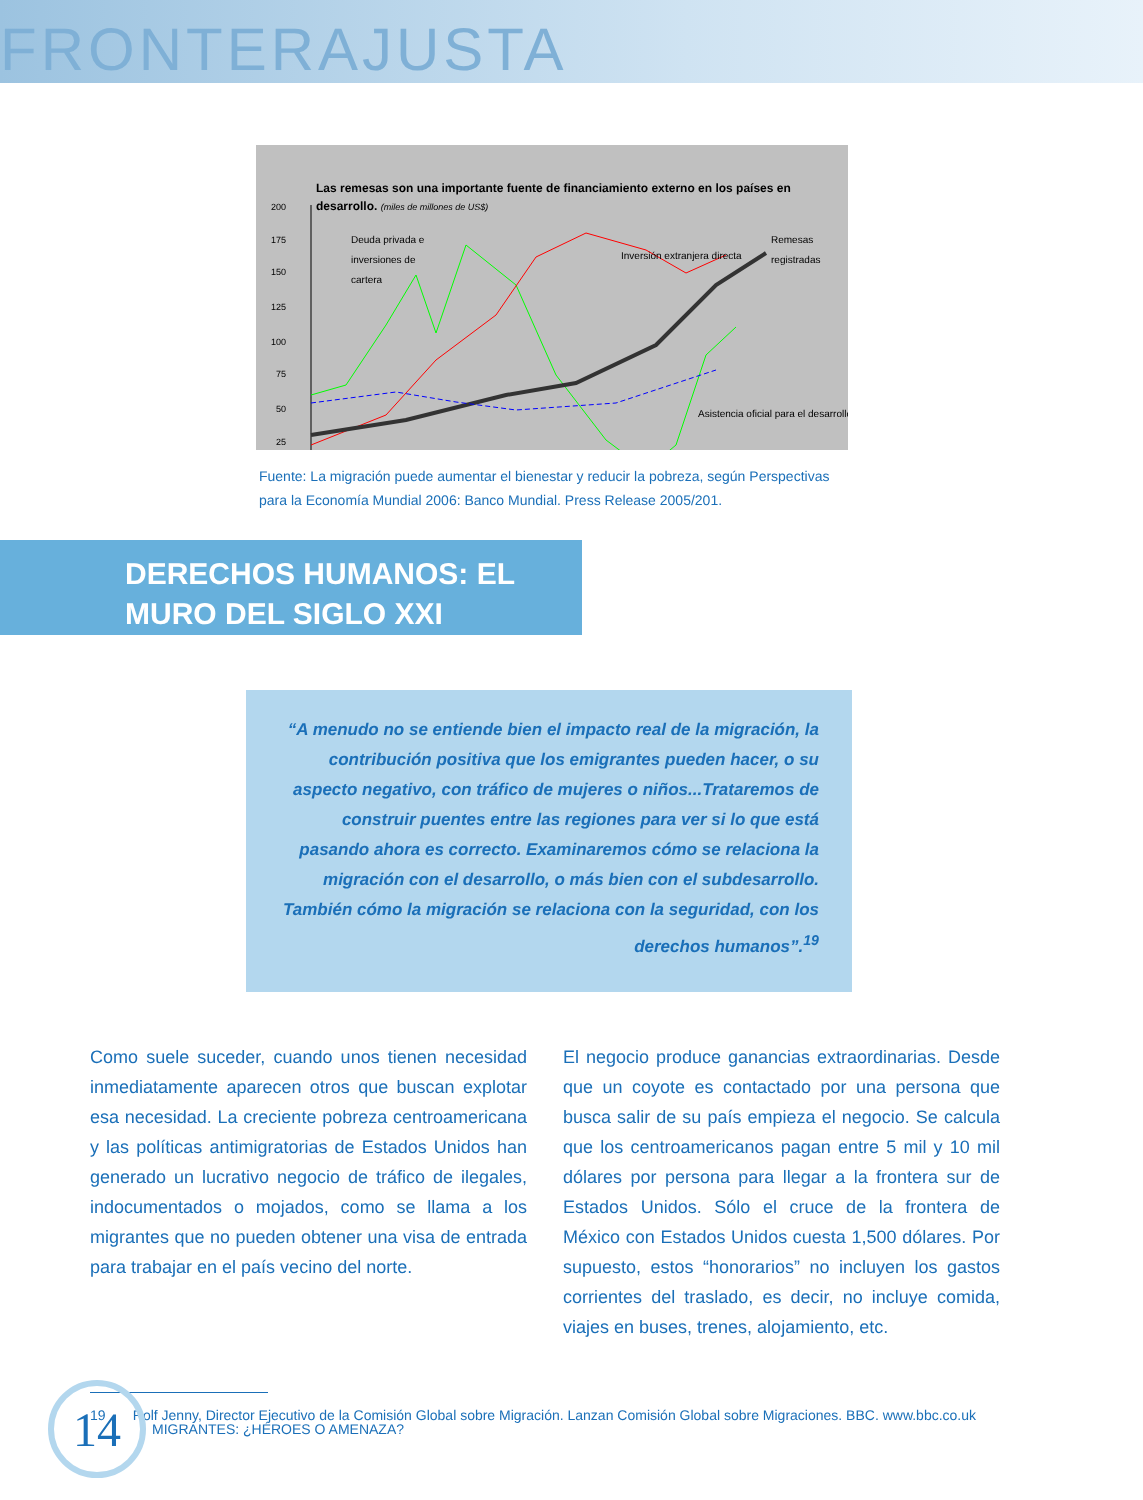FRONTERAJUSTA
Las remesas son una importante fuente de financiamiento externo en los países en
desarrollo. (miles de millones de US$)
200
175
150
125
100
75
50
25
Deuda privada e
inversiones de
cartera
Inversión extranjera directa
Remesas
registradas
Asistencia oficial para el desarrollo
Fuente: La migración puede aumentar el bienestar y reducir la pobreza, según Perspectivas para la Economía Mundial 2006: Banco Mundial. Press Release 2005/201.
DERECHOS HUMANOS: EL
MURO DEL SIGLO XXI
“A menudo no se entiende bien el impacto real de la migración, la contribución positiva que los emigrantes pueden hacer, o su aspecto negativo, con tráfico de mujeres o niños...Trataremos de construir puentes entre las regiones para ver si lo que está pasando ahora es correcto. Examinaremos cómo se relaciona la migración con el desarrollo, o más bien con el subdesarrollo. También cómo la migración se relaciona con la seguridad, con los derechos humanos”.<sup>19</sup>
Como suele suceder, cuando unos tienen necesidad inmediatamente aparecen otros que buscan explotar esa necesidad. La creciente pobreza centroamericana y las políticas antimigratorias de Estados Unidos han generado un lucrativo negocio de tráfico de ilegales, indocumentados o mojados, como se llama a los migrantes que no pueden obtener una visa de entrada para trabajar en el país vecino del norte.
El negocio produce ganancias extraordinarias. Desde que un coyote es contactado por una persona que busca salir de su país empieza el negocio. Se calcula que los centroamericanos pagan entre 5 mil y 10 mil dólares por persona para llegar a la frontera sur de Estados Unidos. Sólo el cruce de la frontera de México con Estados Unidos cuesta 1,500 dólares. Por supuesto, estos “honorarios” no incluyen los gastos corrientes del traslado, es decir, no incluye comida, viajes en buses, trenes, alojamiento, etc.
19 Rolf Jenny, Director Ejecutivo de la Comisión Global sobre Migración. Lanzan Comisión Global sobre Migraciones. BBC. www.bbc.co.uk
14
MIGRANTES: ¿HÉROES O AMENAZA?